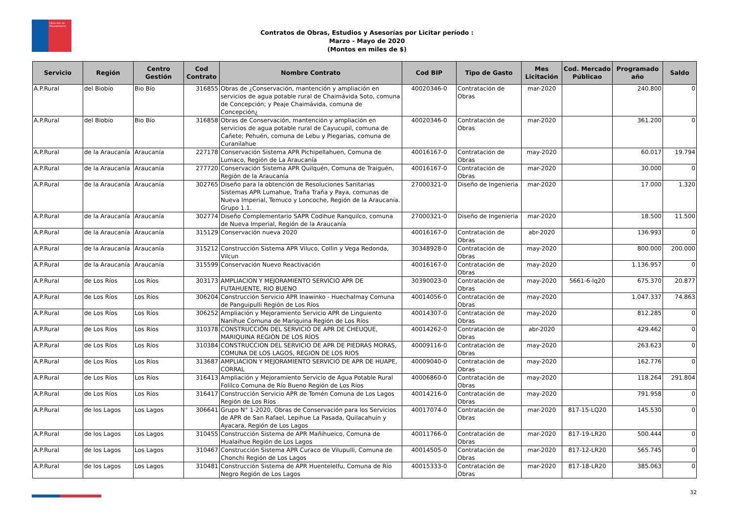Dirección de
Planeamiento
Contratos de Obras, Estudios y Asesorías por Licitar período :
Marzo - Mayo de 2020
(Montos en miles de $)
| Servicio | Región | Centro Gestión | Cod Contrato | Nombre Contrato | Cod BIP | Tipo de Gasto | Mes Licitación | Cod. Mercado Públicao | Programado año | Saldo |
| --- | --- | --- | --- | --- | --- | --- | --- | --- | --- | --- |
| A.P.Rural | del Biobío | Bio Bío | 316855 | Obras de ¿Conservación, mantención y ampliación en servicios de agua potable rural de Chaimávida Soto, comuna de Concepción; y Peaje Chaimávida, comuna de Concepción¿ | 40020346-0 | Contratación de Obras | mar-2020 | | 240.800 | 0 |
| A.P.Rural | del Biobío | Bio Bío | 316858 | Obras de Conservación, mantención y ampliación en servicios de agua potable rural de Cayucupil, comuna de Cañete; Pehuén, comuna de Lebu y Plegarias, comuna de Curanilahue | 40020346-0 | Contratación de Obras | mar-2020 | | 361.200 | 0 |
| A.P.Rural | de la Araucanía | Araucanía | 227178 | Conservación Sistema APR Pichipellahuen, Comuna de Lumaco, Región de La Araucanía | 40016167-0 | Contratación de Obras | may-2020 | | 60.017 | 19.794 |
| A.P.Rural | de la Araucanía | Araucanía | 277720 | Conservación Sistema APR Quilquén, Comuna de Traiguén, Región de la Araucanía | 40016167-0 | Contratación de Obras | mar-2020 | | 30.000 | 0 |
| A.P.Rural | de la Araucanía | Araucanía | 302765 | Diseño para la obtención de Resoluciones Sanitarias Sistemas APR Lumahue, Traña Traña y Paya, comunas de Nueva Imperial, Temuco y Loncoche, Región de la Araucanía. Grupo 1.1. | 27000321-0 | Diseño de Ingenieria | mar-2020 | | 17.000 | 1.320 |
| A.P.Rural | de la Araucanía | Araucanía | 302774 | Diseño Complementario SAPR Codihue Ranquilco, comuna de Nueva Imperial, Región de la Araucanía | 27000321-0 | Diseño de Ingenieria | mar-2020 | | 18.500 | 11.500 |
| A.P.Rural | de la Araucanía | Araucanía | 315129 | Conservación nueva 2020 | 40016167-0 | Contratación de Obras | abr-2020 | | 136.993 | 0 |
| A.P.Rural | de la Araucanía | Araucanía | 315212 | Construcción Sistema APR Viluco, Collin y Vega Redonda, Vilcun | 30348928-0 | Contratación de Obras | may-2020 | | 800.000 | 200.000 |
| A.P.Rural | de la Araucanía | Araucanía | 315599 | Conservación Nuevo Reactivación | 40016167-0 | Contratación de Obras | may-2020 | | 1.136.957 | 0 |
| A.P.Rural | de Los Ríos | Los Ríos | 303173 | AMPLIACION Y MEJORAMIENTO SERVICIO APR DE FUTAHUENTE, RIO BUENO | 30390023-0 | Contratación de Obras | may-2020 | 5661-6-lq20 | 675.370 | 20.877 |
| A.P.Rural | de Los Ríos | Los Ríos | 306204 | Construcción Servicio APR Inawinko - Huechalmay Comuna de Panguipulli Región de Los Ríos | 40014056-0 | Contratación de Obras | may-2020 | | 1.047.337 | 74.863 |
| A.P.Rural | de Los Ríos | Los Ríos | 306252 | Ampliación y Mejoramiento Servicio APR de Linguiento Nanihue Comuna de Mariquina Región de Los Ríos | 40014307-0 | Contratación de Obras | may-2020 | | 812.285 | 0 |
| A.P.Rural | de Los Ríos | Los Ríos | 310378 | CONSTRUCCIÓN DEL SERVICIO DE APR DE CHEUQUE, MARIQUINA REGIÓN DE LOS RÍOS | 40014262-0 | Contratación de Obras | abr-2020 | | 429.462 | 0 |
| A.P.Rural | de Los Ríos | Los Ríos | 310384 | CONSTRUCCION DEL SERVICIO DE APR DE PIEDRAS MORAS, COMUNA DE LOS LAGOS, REGION DE LOS RIOS | 40009116-0 | Contratación de Obras | may-2020 | | 263.623 | 0 |
| A.P.Rural | de Los Ríos | Los Ríos | 313687 | AMPLIACION Y MEJORAMIENTO SERVICIO DE APR DE HUAPE, CORRAL | 40009040-0 | Contratación de Obras | may-2020 | | 162.776 | 0 |
| A.P.Rural | de Los Ríos | Los Ríos | 316413 | Ampliación y Mejoramiento Servicio de Agua Potable Rural Folilco Comuna de Río Bueno Región de Los Ríos | 40006860-0 | Contratación de Obras | may-2020 | | 118.264 | 291.804 |
| A.P.Rural | de Los Ríos | Los Ríos | 316417 | Construcción Servicio APR de Tomén Comuna de Los Lagos Región de Los Ríos | 40014216-0 | Contratación de Obras | may-2020 | | 791.958 | 0 |
| A.P.Rural | de los Lagos | Los Lagos | 306641 | Grupo N° 1-2020, Obras de Conservación para los Servicios de APR de San Rafael, Lepihue La Pasada, Quilacahuín y Ayacara, Región de Los Lagos | 40017074-0 | Contratación de Obras | mar-2020 | 817-15-LQ20 | 145.530 | 0 |
| A.P.Rural | de los Lagos | Los Lagos | 310455 | Construcción Sistema de APR Mañihueico, Comuna de Hualaihue Región de Los Lagos | 40011766-0 | Contratación de Obras | mar-2020 | 817-19-LR20 | 500.444 | 0 |
| A.P.Rural | de los Lagos | Los Lagos | 310467 | Construcción Sistema APR Curaco de Vilupulli, Comuna de Chonchi Región de Los Lagos | 40014505-0 | Contratación de Obras | mar-2020 | 817-12-LR20 | 565.745 | 0 |
| A.P.Rural | de los Lagos | Los Lagos | 310481 | Construcción Sistema de APR Huentelelfu, Comuna de Río Negro Región de Los Lagos | 40015333-0 | Contratación de Obras | mar-2020 | 817-18-LR20 | 385.063 | 0 |
32